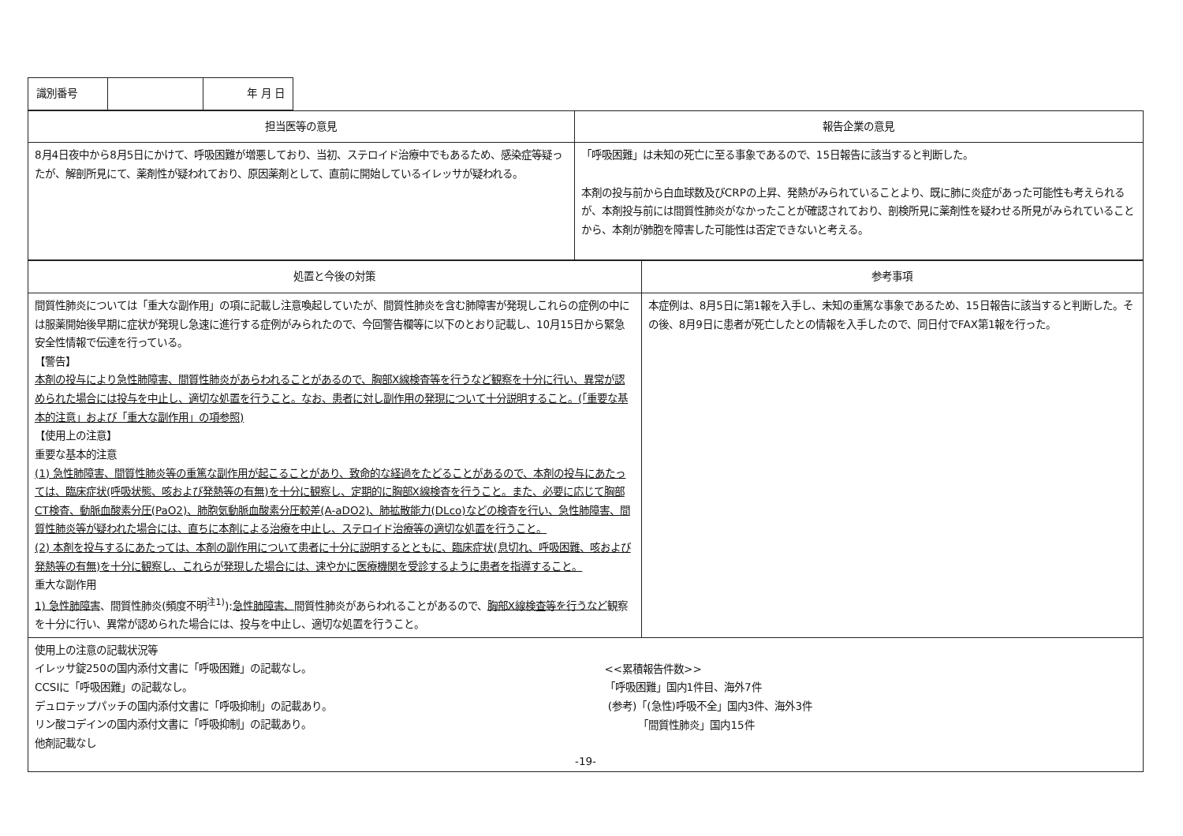| 識別番号 | | 年 月 日 |
| 担当医等の意見 | 報告企業の意見 |
| --- | --- |
| 8月4日夜中から8月5日にかけて、呼吸困難が増悪しており、当初、ステロイド治療中でもあるため、感染症等疑ったが、解剖所見にて、薬剤性が疑われており、原因薬剤として、直前に開始しているイレッサが疑われる。 | 「呼吸困難」は未知の死亡に至る事象であるので、15日報告に該当すると判断した。 本剤の投与前から白血球数及びCRPの上昇、発熱がみられていることより、既に肺に炎症があった可能性も考えられるが、本剤投与前には間質性肺炎がなかったことが確認されており、剖検所見に薬剤性を疑わせる所見がみられていることから、本剤が肺胞を障害した可能性は否定できないと考える。 |
| 処置と今後の対策 | 参考事項 |
| --- | --- |
| 間質性肺炎については「重大な副作用」の項に記載し注意喚起していたが、間質性肺炎を含む肺障害が発現しこれらの症例の中には服薬開始後早期に症状が発現し急速に進行する症例がみられたので、今回警告欄等に以下のとおり記載し、10月15日から緊急安全性情報で伝達を行っている。 【警告】 本剤の投与により急性肺障害、間質性肺炎があらわれることがあるので、胸部X線検査等を行うなど観察を十分に行い、異常が認められた場合には投与を中止し、適切な処置を行うこと。なお、患者に対し副作用の発現について十分説明すること。(「重要な基本的注意」および「重大な副作用」の項参照) 【使用上の注意】 重要な基本的注意 (1) 急性肺障害、間質性肺炎等の重篤な副作用が起こることがあり、致命的な経過をたどることがあるので、本剤の投与にあたっては、臨床症状(呼吸状態、咳および発熱等の有無)を十分に観察し、定期的に胸部X線検査を行うこと。また、必要に応じて胸部CT検査、動脈血酸素分圧(PaO2)、肺胞気動脈血酸素分圧較差(A-aDO2)、肺拡散能力(DLco)などの検査を行い、急性肺障害、間質性肺炎等が疑われた場合には、直ちに本剤による治療を中止し、ステロイド治療等の適切な処置を行うこと。 (2) 本剤を投与するにあたっては、本剤の副作用について患者に十分に説明するとともに、臨床症状(息切れ、呼吸困難、咳および発熱等の有無)を十分に観察し、これらが発現した場合には、速やかに医療機関を受診するように患者を指導すること。 重大な副作用 1) 急性肺障害 、間質性肺炎(頻度不明<sup>注1)</sup>): 急性肺障害、 間質性肺炎があらわれることがあるので、 胸部X線検査等を行うなど 観察を十分に行い、異常が認められた場合には、投与を中止し、適切な処置を行うこと。 | 本症例は、8月5日に第1報を入手し、未知の重篤な事象であるため、15日報告に該当すると判断した。その後、8月9日に患者が死亡したとの情報を入手したので、同日付でFAX第1報を行った。 |
| 使用上の注意の記載状況等 イレッサ錠250の国内添付文書に「呼吸困難」の記載なし。 CCSIに「呼吸困難」の記載なし。 デュロテップパッチの国内添付文書に「呼吸抑制」の記載あり。 リン酸コデインの国内添付文書に「呼吸抑制」の記載あり。 他剤記載なし <<累積報告件数>> 「呼吸困難」国内1件目、海外7件 (参考)「(急性)呼吸不全」国内3件、海外3件 「間質性肺炎」国内15件 -19- | |